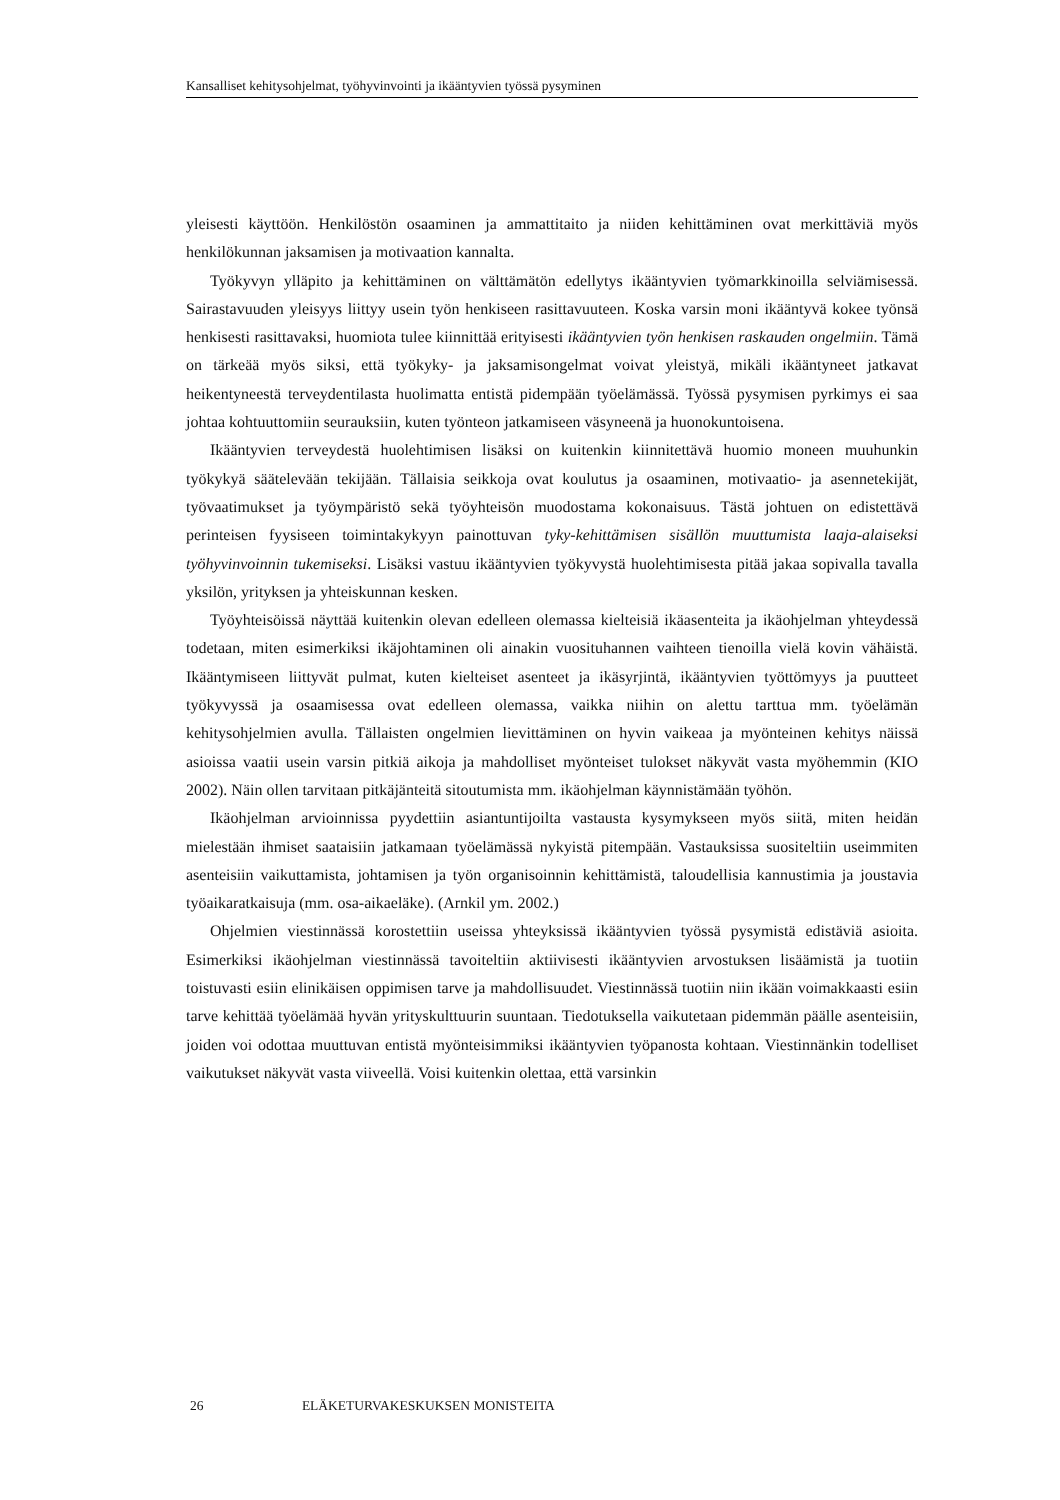Kansalliset kehitysohjelmat, työhyvinvointi ja ikääntyvien työssä pysyminen
yleisesti käyttöön. Henkilöstön osaaminen ja ammattitaito ja niiden kehittäminen ovat merkittäviä myös henkilökunnan jaksamisen ja motivaation kannalta.
Työkyvyn ylläpito ja kehittäminen on välttämätön edellytys ikääntyvien työmarkkinoilla selviämisessä. Sairastavuuden yleisyys liittyy usein työn henkiseen rasittavuuteen. Koska varsin moni ikääntyvä kokee työnsä henkisesti rasittavaksi, huomiota tulee kiinnittää erityisesti ikääntyvien työn henkisen raskauden ongelmiin. Tämä on tärkeää myös siksi, että työkyky- ja jaksamisongelmat voivat yleistyä, mikäli ikääntyneet jatkavat heikentyneestä terveydentilasta huolimatta entistä pidempään työelämässä. Työssä pysymisen pyrkimys ei saa johtaa kohtuuttomiin seurauksiin, kuten työnteon jatkamiseen väsyneenä ja huonokuntoisena.
Ikääntyvien terveydestä huolehtimisen lisäksi on kuitenkin kiinnitettävä huomio moneen muuhunkin työkykyä säätelevään tekijään. Tällaisia seikkoja ovat koulutus ja osaaminen, motivaatio- ja asennetekijät, työvaatimukset ja työympäristö sekä työyhteisön muodostama kokonaisuus. Tästä johtuen on edistettävä perinteisen fyysiseen toimintakykyyn painottuvan tyky-kehittämisen sisällön muuttumista laaja-alaiseksi työhyvinvoinnin tukemiseksi. Lisäksi vastuu ikääntyvien työkyvystä huolehtimisesta pitää jakaa sopivalla tavalla yksilön, yrityksen ja yhteiskunnan kesken.
Työyhteisöissä näyttää kuitenkin olevan edelleen olemassa kielteisiä ikäasenteita ja ikäohjelman yhteydessä todetaan, miten esimerkiksi ikäjohtaminen oli ainakin vuosituhannen vaihteen tienoilla vielä kovin vähäistä. Ikääntymiseen liittyvät pulmat, kuten kielteiset asenteet ja ikäsyrjintä, ikääntyvien työttömyys ja puutteet työkyvyssä ja osaamisessa ovat edelleen olemassa, vaikka niihin on alettu tarttua mm. työelämän kehitysohjelmien avulla. Tällaisten ongelmien lievittäminen on hyvin vaikeaa ja myönteinen kehitys näissä asioissa vaatii usein varsin pitkiä aikoja ja mahdolliset myönteiset tulokset näkyvät vasta myöhemmin (KIO 2002). Näin ollen tarvitaan pitkäjänteitä sitoutumista mm. ikäohjelman käynnistämään työhön.
Ikäohjelman arvioinnissa pyydettiin asiantuntijoilta vastausta kysymykseen myös siitä, miten heidän mielestään ihmiset saataisiin jatkamaan työelämässä nykyistä pitempään. Vastauksissa suositeltiin useimmiten asenteisiin vaikuttamista, johtamisen ja työn organisoinnin kehittämistä, taloudellisia kannustimia ja joustavia työaikaratkaisuja (mm. osa-aikaeläke). (Arnkil ym. 2002.)
Ohjelmien viestinnässä korostettiin useissa yhteyksissä ikääntyvien työssä pysymistä edistäviä asioita. Esimerkiksi ikäohjelman viestinnässä tavoiteltiin aktiivisesti ikääntyvien arvostuksen lisäämistä ja tuotiin toistuvasti esiin elinikäisen oppimisen tarve ja mahdollisuudet. Viestinnässä tuotiin niin ikään voimakkaasti esiin tarve kehittää työelämää hyvän yrityskulttuurin suuntaan. Tiedotuksella vaikutetaan pidemmän päälle asenteisiin, joiden voi odottaa muuttuvan entistä myönteisimmiksi ikääntyvien työpanosta kohtaan. Viestinnänkin todelliset vaikutukset näkyvät vasta viiveellä. Voisi kuitenkin olettaa, että varsinkin
26 ELÄKETURVAKESKUKSEN MONISTEITA